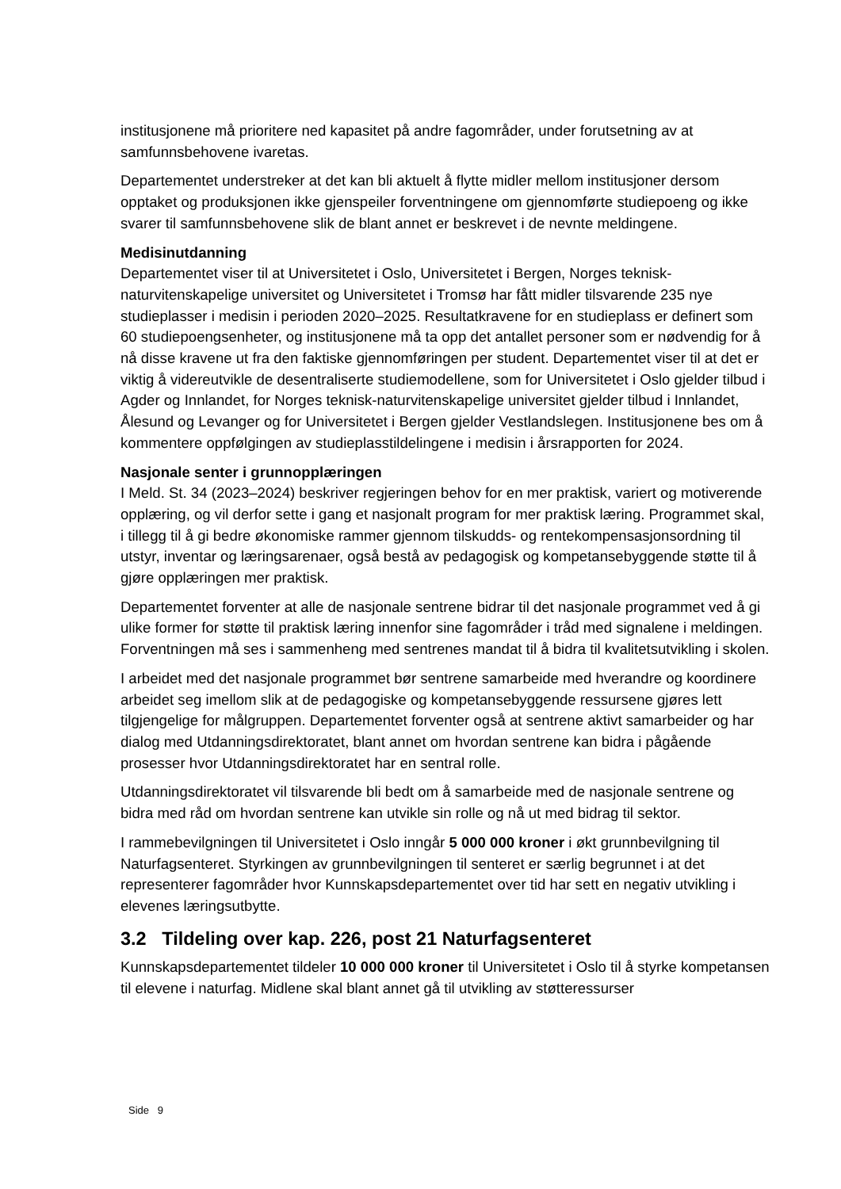institusjonene må prioritere ned kapasitet på andre fagområder, under forutsetning av at samfunnsbehovene ivaretas.
Departementet understreker at det kan bli aktuelt å flytte midler mellom institusjoner dersom opptaket og produksjonen ikke gjenspeiler forventningene om gjennomførte studiepoeng og ikke svarer til samfunnsbehovene slik de blant annet er beskrevet i de nevnte meldingene.
Medisinutdanning
Departementet viser til at Universitetet i Oslo, Universitetet i Bergen, Norges teknisk-naturvitenskapelige universitet og Universitetet i Tromsø har fått midler tilsvarende 235 nye studieplasser i medisin i perioden 2020–2025. Resultatkravene for en studieplass er definert som 60 studiepoengsenheter, og institusjonene må ta opp det antallet personer som er nødvendig for å nå disse kravene ut fra den faktiske gjennomføringen per student. Departementet viser til at det er viktig å videreutvikle de desentraliserte studiemodellene, som for Universitetet i Oslo gjelder tilbud i Agder og Innlandet, for Norges teknisk-naturvitenskapelige universitet gjelder tilbud i Innlandet, Ålesund og Levanger og for Universitetet i Bergen gjelder Vestlandslegen. Institusjonene bes om å kommentere oppfølgingen av studieplasstildelingene i medisin i årsrapporten for 2024.
Nasjonale senter i grunnopplæringen
I Meld. St. 34 (2023–2024) beskriver regjeringen behov for en mer praktisk, variert og motiverende opplæring, og vil derfor sette i gang et nasjonalt program for mer praktisk læring. Programmet skal, i tillegg til å gi bedre økonomiske rammer gjennom tilskudds- og rentekompensasjonsordning til utstyr, inventar og læringsarenaer, også bestå av pedagogisk og kompetansebyggende støtte til å gjøre opplæringen mer praktisk.
Departementet forventer at alle de nasjonale sentrene bidrar til det nasjonale programmet ved å gi ulike former for støtte til praktisk læring innenfor sine fagområder i tråd med signalene i meldingen. Forventningen må ses i sammenheng med sentrenes mandat til å bidra til kvalitetsutvikling i skolen.
I arbeidet med det nasjonale programmet bør sentrene samarbeide med hverandre og koordinere arbeidet seg imellom slik at de pedagogiske og kompetansebyggende ressursene gjøres lett tilgjengelige for målgruppen. Departementet forventer også at sentrene aktivt samarbeider og har dialog med Utdanningsdirektoratet, blant annet om hvordan sentrene kan bidra i pågående prosesser hvor Utdanningsdirektoratet har en sentral rolle.
Utdanningsdirektoratet vil tilsvarende bli bedt om å samarbeide med de nasjonale sentrene og bidra med råd om hvordan sentrene kan utvikle sin rolle og nå ut med bidrag til sektor.
I rammebevilgningen til Universitetet i Oslo inngår 5 000 000 kroner i økt grunnbevilgning til Naturfagsenteret. Styrkingen av grunnbevilgningen til senteret er særlig begrunnet i at det representerer fagområder hvor Kunnskapsdepartementet over tid har sett en negativ utvikling i elevenes læringsutbytte.
3.2 Tildeling over kap. 226, post 21 Naturfagsenteret
Kunnskapsdepartementet tildeler 10 000 000 kroner til Universitetet i Oslo til å styrke kompetansen til elevene i naturfag. Midlene skal blant annet gå til utvikling av støtteressurser
Side 9